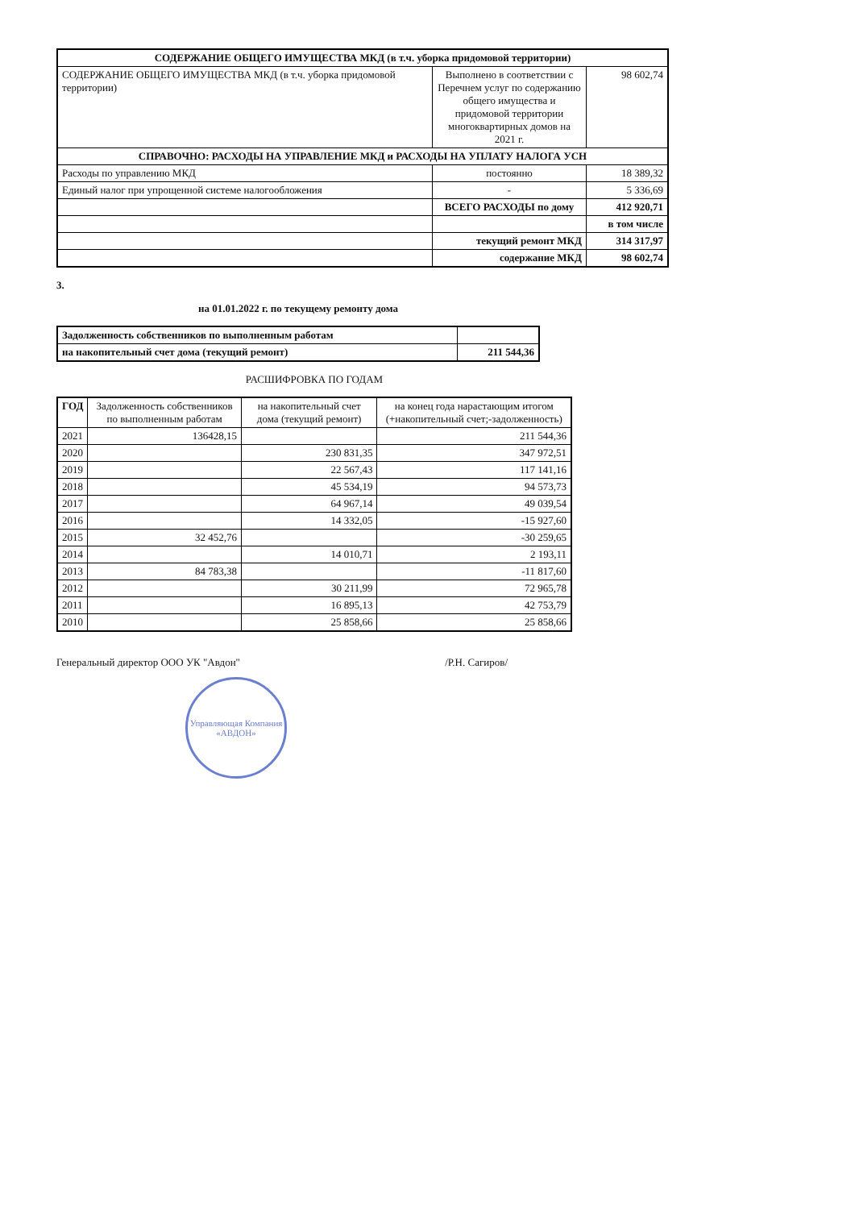| СОДЕРЖАНИЕ ОБЩЕГО ИМУЩЕСТВА МКД (в т.ч. уборка придомовой территории) | | |
| СОДЕРЖАНИЕ ОБЩЕГО ИМУЩЕСТВА МКД (в т.ч. уборка придомовой территории) | Выполнено в соответствии с Перечнем услуг по содержанию общего имущества и придомовой территории многоквартирных домов на 2021 г. | 98 602,74 |
| СПРАВОЧНО: РАСХОДЫ НА УПРАВЛЕНИЕ МКД и РАСХОДЫ НА УПЛАТУ НАЛОГА УСН | | |
| Расходы по управлению МКД | постоянно | 18 389,32 |
| Единый налог при упрощенной системе налогообложения | - | 5 336,69 |
| | ВСЕГО РАСХОДЫ по дому | 412 920,71 |
| | | в том числе |
| | текущий ремонт МКД | 314 317,97 |
| | содержание МКД | 98 602,74 |
3.
на 01.01.2022 г. по текущему ремонту дома
| Задолженность собственников по выполненным работам | |
| на накопительный счет дома (текущий ремонт) | 211 544,36 |
РАСШИФРОВКА ПО ГОДАМ
| ГОД | Задолженность собственников по выполненным работам | на накопительный счет дома (текущий ремонт) | на конец года нарастающим итогом (+накопительный счет;-задолженность) |
| --- | --- | --- | --- |
| 2021 | 136428,15 | | 211 544,36 |
| 2020 | | 230 831,35 | 347 972,51 |
| 2019 | | 22 567,43 | 117 141,16 |
| 2018 | | 45 534,19 | 94 573,73 |
| 2017 | | 64 967,14 | 49 039,54 |
| 2016 | | 14 332,05 | -15 927,60 |
| 2015 | 32 452,76 | | -30 259,65 |
| 2014 | | 14 010,71 | 2 193,11 |
| 2013 | 84 783,38 | | -11 817,60 |
| 2012 | | 30 211,99 | 72 965,78 |
| 2011 | | 16 895,13 | 42 753,79 |
| 2010 | | 25 858,66 | 25 858,66 |
Генеральный директор ООО УК "Авдон" /Р.Н. Сагиров/
Управляющая Компания «АВДОН»